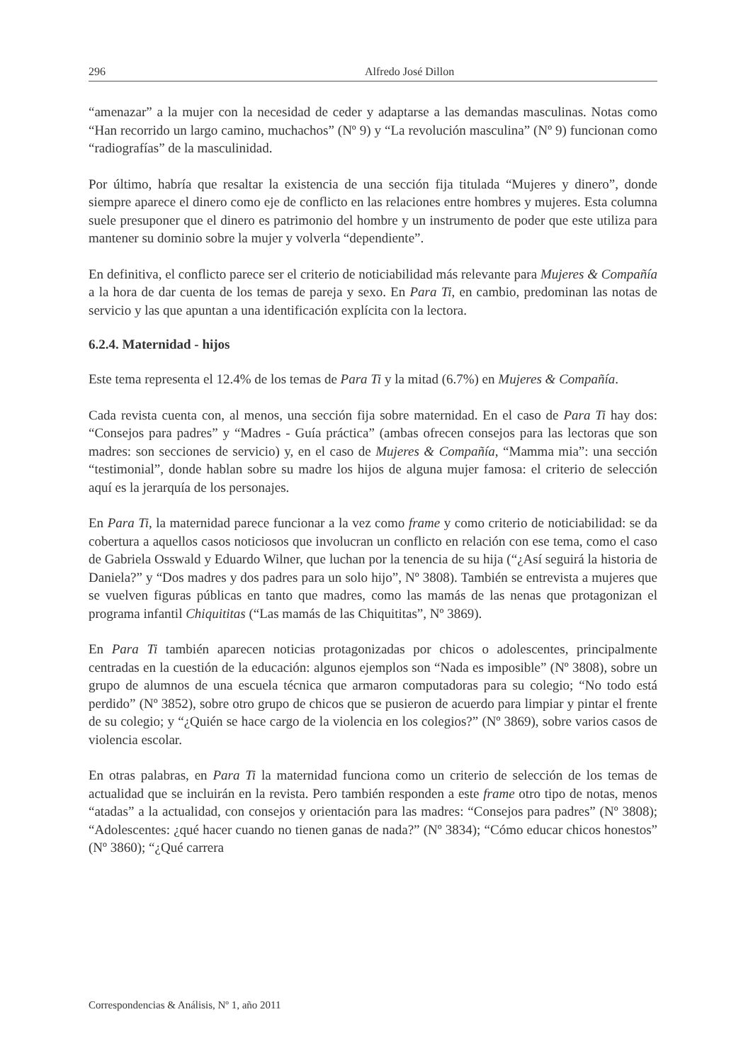296 Alfredo José Dillon
“amenazar” a la mujer con la necesidad de ceder y adaptarse a las demandas masculinas. Notas como “Han recorrido un largo camino, muchachos” (Nº 9) y “La revolución masculina” (Nº 9) funcionan como “radiografías” de la masculinidad.
Por último, habría que resaltar la existencia de una sección fija titulada “Mujeres y dinero”, donde siempre aparece el dinero como eje de conflicto en las relaciones entre hombres y mujeres. Esta columna suele presuponer que el dinero es patrimonio del hombre y un instrumento de poder que este utiliza para mantener su dominio sobre la mujer y volverla “dependiente”.
En definitiva, el conflicto parece ser el criterio de noticiabilidad más relevante para Mujeres & Compañía a la hora de dar cuenta de los temas de pareja y sexo. En Para Ti, en cambio, predominan las notas de servicio y las que apuntan a una identificación explícita con la lectora.
6.2.4. Maternidad - hijos
Este tema representa el 12.4% de los temas de Para Ti y la mitad (6.7%) en Mujeres & Compañía.
Cada revista cuenta con, al menos, una sección fija sobre maternidad. En el caso de Para Ti hay dos: “Consejos para padres” y “Madres - Guía práctica” (ambas ofrecen consejos para las lectoras que son madres: son secciones de servicio) y, en el caso de Mujeres & Compañía, “Mamma mia”: una sección “testimonial”, donde hablan sobre su madre los hijos de alguna mujer famosa: el criterio de selección aquí es la jerarquía de los personajes.
En Para Ti, la maternidad parece funcionar a la vez como frame y como criterio de noticiabilidad: se da cobertura a aquellos casos noticiosos que involucran un conflicto en relación con ese tema, como el caso de Gabriela Osswald y Eduardo Wilner, que luchan por la tenencia de su hija (“¿Así seguirá la historia de Daniela?” y “Dos madres y dos padres para un solo hijo”, Nº 3808). También se entrevista a mujeres que se vuelven figuras públicas en tanto que madres, como las mamás de las nenas que protagonizan el programa infantil Chiquititas (“Las mamás de las Chiquititas”, Nº 3869).
En Para Ti también aparecen noticias protagonizadas por chicos o adolescentes, principalmente centradas en la cuestión de la educación: algunos ejemplos son “Nada es imposible” (Nº 3808), sobre un grupo de alumnos de una escuela técnica que armaron computadoras para su colegio; “No todo está perdido” (Nº 3852), sobre otro grupo de chicos que se pusieron de acuerdo para limpiar y pintar el frente de su colegio; y “¿Quién se hace cargo de la violencia en los colegios?” (Nº 3869), sobre varios casos de violencia escolar.
En otras palabras, en Para Ti la maternidad funciona como un criterio de selección de los temas de actualidad que se incluirán en la revista. Pero también responden a este frame otro tipo de notas, menos “atadas” a la actualidad, con consejos y orientación para las madres: “Consejos para padres” (Nº 3808); “Adolescentes: ¿qué hacer cuando no tienen ganas de nada?” (Nº 3834); “Cómo educar chicos honestos” (Nº 3860); “¿Qué carrera
Correspondencias & Análisis, Nº 1, año 2011